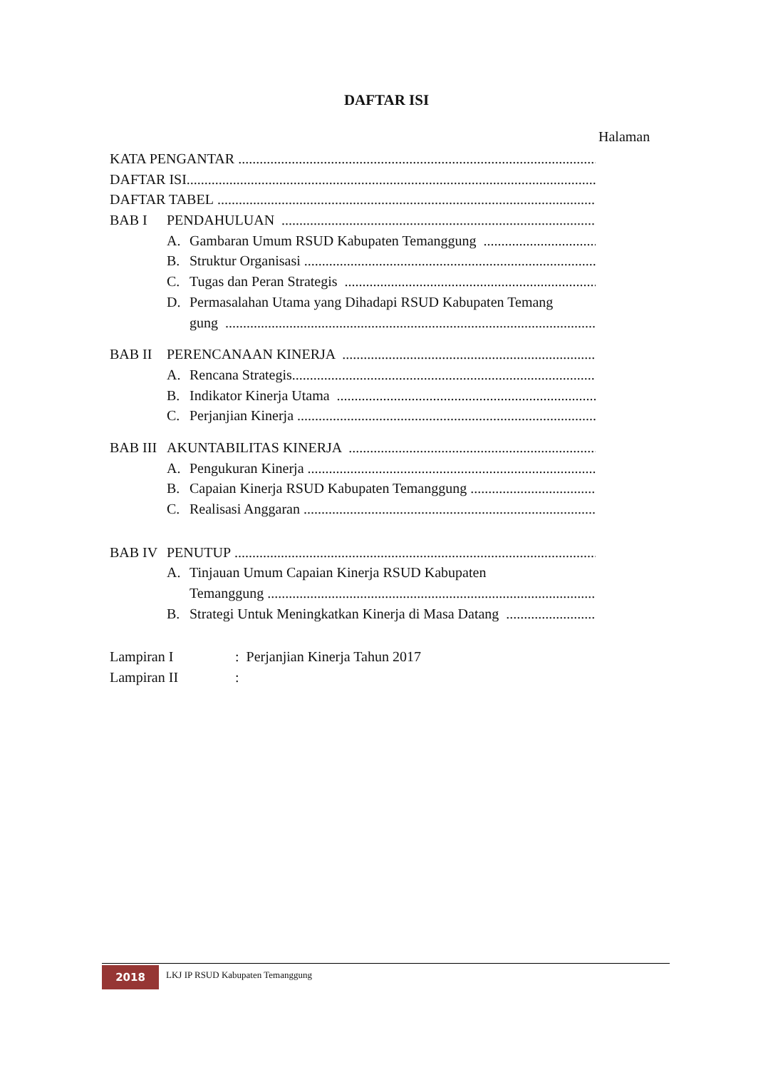DAFTAR ISI
Halaman
KATA PENGANTAR
DAFTAR ISI
DAFTAR TABEL
BAB I PENDAHULUAN
A. Gambaran Umum RSUD Kabupaten Temanggung
B. Struktur Organisasi
C. Tugas dan Peran Strategis
D. Permasalahan Utama yang Dihadapi RSUD Kabupaten Temang
gung
BAB II PERENCANAAN KINERJA
A. Rencana Strategis
B. Indikator Kinerja Utama
C. Perjanjian Kinerja
BAB III AKUNTABILITAS KINERJA
A. Pengukuran Kinerja
B. Capaian Kinerja RSUD Kabupaten Temanggung
C. Realisasi Anggaran
BAB IV PENUTUP
A. Tinjauan Umum Capaian Kinerja RSUD Kabupaten
Temanggung
B. Strategi Untuk Meningkatkan Kinerja di Masa Datang
Lampiran I: Perjanjian Kinerja Tahun 2017
Lampiran II:
2018
LKJ IP RSUD Kabupaten Temanggung